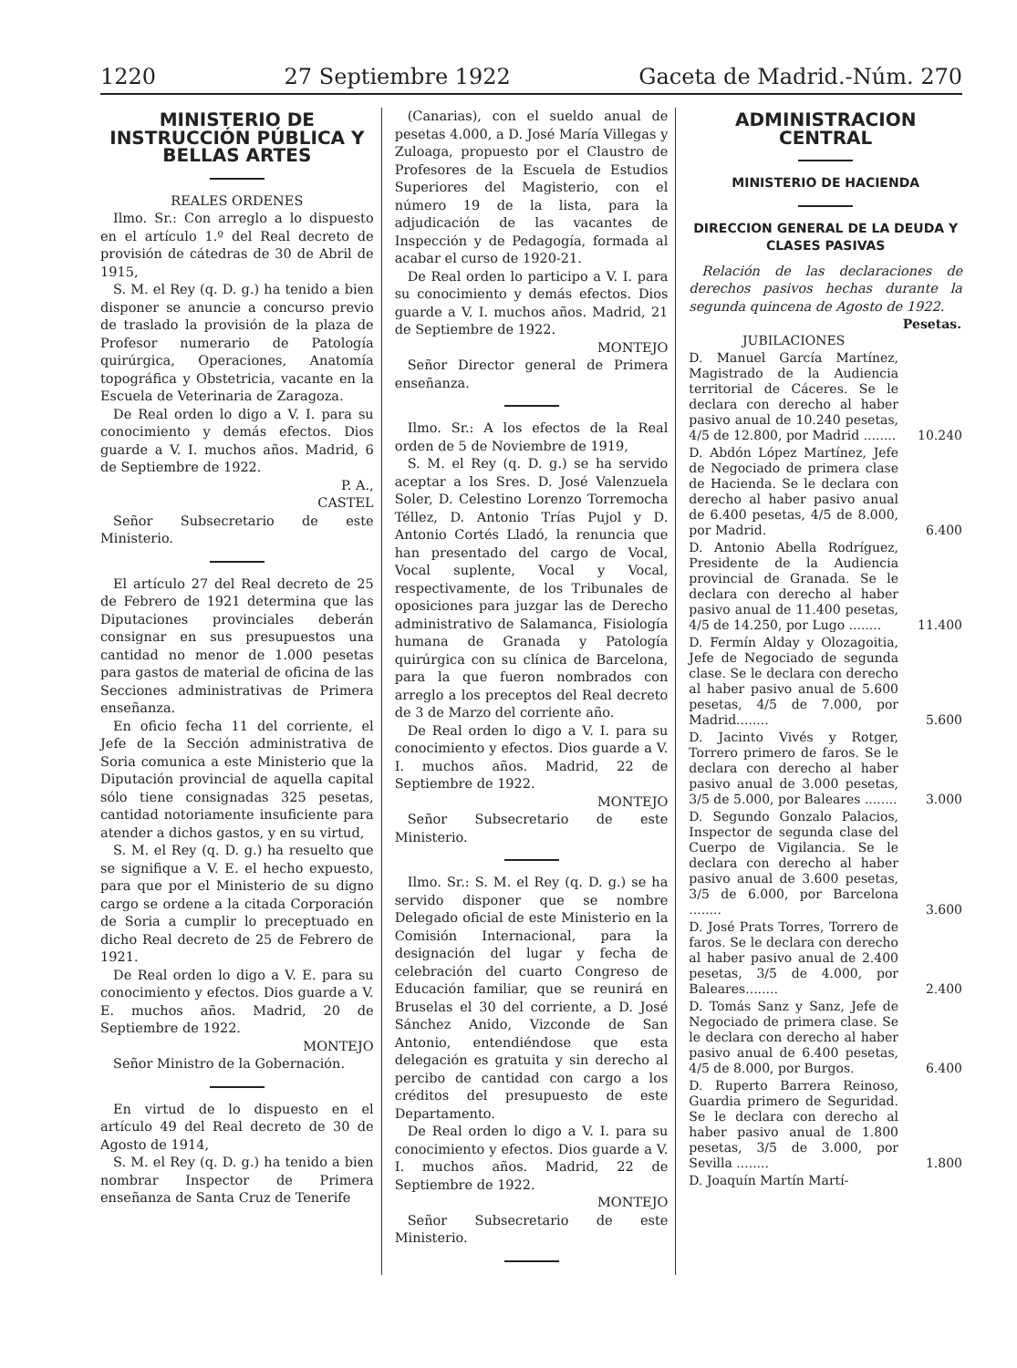1220 27 Septiembre 1922 Gaceta de Madrid.-Núm. 270
MINISTERIO DE INSTRUCCIÓN PÚBLICA Y BELLAS ARTES
REALES ORDENES
Ilmo. Sr.: Con arreglo a lo dispuesto en el artículo 1.º del Real decreto de provisión de cátedras de 30 de Abril de 1915,
S. M. el Rey (q. D. g.) ha tenido a bien disponer se anuncie a concurso previo de traslado la provisión de la plaza de Profesor numerario de Patología quirúrgica, Operaciones, Anatomía topográfica y Obstetricia, vacante en la Escuela de Veterinaria de Zaragoza.
De Real orden lo digo a V. I. para su conocimiento y demás efectos. Dios guarde a V. I. muchos años. Madrid, 6 de Septiembre de 1922.
P. A.,
CASTEL
Señor Subsecretario de este Ministerio.
El artículo 27 del Real decreto de 25 de Febrero de 1921 determina que las Diputaciones provinciales deberán consignar en sus presupuestos una cantidad no menor de 1.000 pesetas para gastos de material de oficina de las Secciones administrativas de Primera enseñanza.
En oficio fecha 11 del corriente, el Jefe de la Sección administrativa de Soria comunica a este Ministerio que la Diputación provincial de aquella capital sólo tiene consignadas 325 pesetas, cantidad notoriamente insuficiente para atender a dichos gastos, y en su virtud,
S. M. el Rey (q. D. g.) ha resuelto que se signifique a V. E. el hecho expuesto, para que por el Ministerio de su digno cargo se ordene a la citada Corporación de Soria a cumplir lo preceptuado en dicho Real decreto de 25 de Febrero de 1921.
De Real orden lo digo a V. E. para su conocimiento y efectos. Dios guarde a V. E. muchos años. Madrid, 20 de Septiembre de 1922.
MONTEJO
Señor Ministro de la Gobernación.
En virtud de lo dispuesto en el artículo 49 del Real decreto de 30 de Agosto de 1914,
S. M. el Rey (q. D. g.) ha tenido a bien nombrar Inspector de Primera enseñanza de Santa Cruz de Tenerife
(Canarias), con el sueldo anual de pesetas 4.000, a D. José María Villegas y Zuloaga, propuesto por el Claustro de Profesores de la Escuela de Estudios Superiores del Magisterio, con el número 19 de la lista, para la adjudicación de las vacantes de Inspección y de Pedagogía, formada al acabar el curso de 1920-21.
De Real orden lo participo a V. I. para su conocimiento y demás efectos. Dios guarde a V. I. muchos años. Madrid, 21 de Septiembre de 1922.
MONTEJO
Señor Director general de Primera enseñanza.
Ilmo. Sr.: A los efectos de la Real orden de 5 de Noviembre de 1919,
S. M. el Rey (q. D. g.) se ha servido aceptar a los Sres. D. José Valenzuela Soler, D. Celestino Lorenzo Torremocha Téllez, D. Antonio Trías Pujol y D. Antonio Cortés Lladó, la renuncia que han presentado del cargo de Vocal, Vocal suplente, Vocal y Vocal, respectivamente, de los Tribunales de oposiciones para juzgar las de Derecho administrativo de Salamanca, Fisiología humana de Granada y Patología quirúrgica con su clínica de Barcelona, para la que fueron nombrados con arreglo a los preceptos del Real decreto de 3 de Marzo del corriente año.
De Real orden lo digo a V. I. para su conocimiento y efectos. Dios guarde a V. I. muchos años. Madrid, 22 de Septiembre de 1922.
MONTEJO
Señor Subsecretario de este Ministerio.
Ilmo. Sr.: S. M. el Rey (q. D. g.) se ha servido disponer que se nombre Delegado oficial de este Ministerio en la Comisión Internacional, para la designación del lugar y fecha de celebración del cuarto Congreso de Educación familiar, que se reunirá en Bruselas el 30 del corriente, a D. José Sánchez Anido, Vizconde de San Antonio, entendiéndose que esta delegación es gratuita y sin derecho al percibo de cantidad con cargo a los créditos del presupuesto de este Departamento.
De Real orden lo digo a V. I. para su conocimiento y efectos. Dios guarde a V. I. muchos años. Madrid, 22 de Septiembre de 1922.
MONTEJO
Señor Subsecretario de este Ministerio.
ADMINISTRACION CENTRAL
MINISTERIO DE HACIENDA
DIRECCION GENERAL DE LA DEUDA Y CLASES PASIVAS
Relación de las declaraciones de derechos pasivos hechas durante la segunda quincena de Agosto de 1922.
| | Pesetas. |
| --- | --- |
| JUBILACIONES | |
| D. Manuel García Martínez, Magistrado de la Audiencia territorial de Cáceres. Se le declara con derecho al haber pasivo anual de 10.240 pesetas, 4/5 de 12.800, por Madrid ........ | 10.240 |
| D. Abdón López Martínez, Jefe de Negociado de primera clase de Hacienda. Se le declara con derecho al haber pasivo anual de 6.400 pesetas, 4/5 de 8.000, por Madrid. | 6.400 |
| D. Antonio Abella Rodríguez, Presidente de la Audiencia provincial de Granada. Se le declara con derecho al haber pasivo anual de 11.400 pesetas, 4/5 de 14.250, por Lugo ........ | 11.400 |
| D. Fermín Alday y Olozagoitia, Jefe de Negociado de segunda clase. Se le declara con derecho al haber pasivo anual de 5.600 pesetas, 4/5 de 7.000, por Madrid........ | 5.600 |
| D. Jacinto Vivés y Rotger, Torrero primero de faros. Se le declara con derecho al haber pasivo anual de 3.000 pesetas, 3/5 de 5.000, por Baleares ........ | 3.000 |
| D. Segundo Gonzalo Palacios, Inspector de segunda clase del Cuerpo de Vigilancia. Se le declara con derecho al haber pasivo anual de 3.600 pesetas, 3/5 de 6.000, por Barcelona ........ | 3.600 |
| D. José Prats Torres, Torrero de faros. Se le declara con derecho al haber pasivo anual de 2.400 pesetas, 3/5 de 4.000, por Baleares........ | 2.400 |
| D. Tomás Sanz y Sanz, Jefe de Negociado de primera clase. Se le declara con derecho al haber pasivo anual de 6.400 pesetas, 4/5 de 8.000, por Burgos. | 6.400 |
| D. Ruperto Barrera Reinoso, Guardia primero de Seguridad. Se le declara con derecho al haber pasivo anual de 1.800 pesetas, 3/5 de 3.000, por Sevilla ........ | 1.800 |
| D. Joaquín Martín Martí- | |